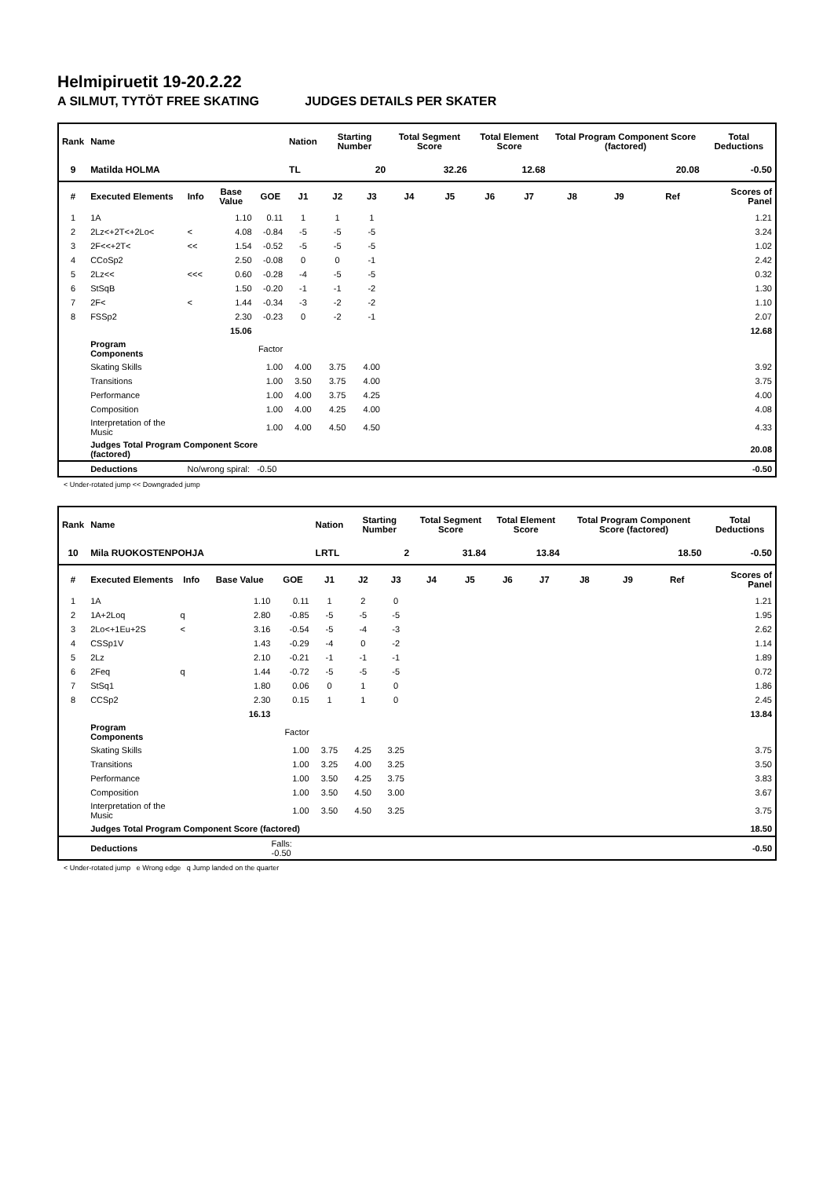Helmipiruetit 19-20.2.22
A SILMUT, TYTÖT FREE SKATING JUDGES DETAILS PER SKATER
| Rank | Name | | | | Nation | Starting Number | | Total Segment Score | | Total Element Score | | Total Program Component Score (factored) | | | Total Deductions |
| --- | --- | --- | --- | --- | --- | --- | --- | --- | --- | --- | --- | --- | --- | --- | --- |
| 9 | Matilda HOLMA | | | | TL | 20 | | 32.26 | | 12.68 | | 20.08 | | | -0.50 |
| # | Executed Elements | Info | Base Value | GOE | J1 | J2 | J3 | J4 | J5 | J6 | J7 | J8 | J9 | Ref | Scores of Panel |
| 1 | 1A | | 1.10 | 0.11 | 1 | 1 | 1 | | | | | | | | 1.21 |
| 2 | 2Lz<+2T<+2Lo< | < | 4.08 | -0.84 | -5 | -5 | -5 | | | | | | | | 3.24 |
| 3 | 2F<<+2T< | << | 1.54 | -0.52 | -5 | -5 | -5 | | | | | | | | 1.02 |
| 4 | CCoSp2 | | 2.50 | -0.08 | 0 | 0 | -1 | | | | | | | | 2.42 |
| 5 | 2Lz<< | <<< | 0.60 | -0.28 | -4 | -5 | -5 | | | | | | | | 0.32 |
| 6 | StSqB | | 1.50 | -0.20 | -1 | -1 | -2 | | | | | | | | 1.30 |
| 7 | 2F< | < | 1.44 | -0.34 | -3 | -2 | -2 | | | | | | | | 1.10 |
| 8 | FSSp2 | | 2.30 | -0.23 | 0 | -2 | -1 | | | | | | | | 2.07 |
| | | | 15.06 | | | | | | | | | | | | 12.68 |
| | Program Components | | | Factor | | | | | | | | | | | |
| | Skating Skills | | | 1.00 | 4.00 | 3.75 | 4.00 | | | | | | | | 3.92 |
| | Transitions | | | 1.00 | 3.50 | 3.75 | 4.00 | | | | | | | | 3.75 |
| | Performance | | | 1.00 | 4.00 | 3.75 | 4.25 | | | | | | | | 4.00 |
| | Composition | | | 1.00 | 4.00 | 4.25 | 4.00 | | | | | | | | 4.08 |
| | Interpretation of the Music | | | 1.00 | 4.00 | 4.50 | 4.50 | | | | | | | | 4.33 |
| | Judges Total Program Component Score (factored) | | | | | | | | | | | | | | 20.08 |
| | Deductions | No/wrong spiral: -0.50 | | | | | | | | | | | | | -0.50 |
< Under-rotated jump << Downgraded jump
| Rank | Name | | | | Nation | Starting Number | | Total Segment Score | | Total Element Score | | Total Program Component Score (factored) | | | Total Deductions |
| --- | --- | --- | --- | --- | --- | --- | --- | --- | --- | --- | --- | --- | --- | --- | --- |
| 10 | Mila RUOKOSTENPOHJA | | | | LRTL | 2 | | 31.84 | | 13.84 | | 18.50 | | | -0.50 |
| # | Executed Elements | Info | Base Value | GOE | J1 | J2 | J3 | J4 | J5 | J6 | J7 | J8 | J9 | Ref | Scores of Panel |
| 1 | 1A | | 1.10 | 0.11 | 1 | 2 | 0 | | | | | | | | 1.21 |
| 2 | 1A+2Loq | q | 2.80 | -0.85 | -5 | -5 | -5 | | | | | | | | 1.95 |
| 3 | 2Lo<+1Eu+2S | < | 3.16 | -0.54 | -5 | -4 | -3 | | | | | | | | 2.62 |
| 4 | CSSp1V | | 1.43 | -0.29 | -4 | 0 | -2 | | | | | | | | 1.14 |
| 5 | 2Lz | | 2.10 | -0.21 | -1 | -1 | -1 | | | | | | | | 1.89 |
| 6 | 2Feq | q | 1.44 | -0.72 | -5 | -5 | -5 | | | | | | | | 0.72 |
| 7 | StSq1 | | 1.80 | 0.06 | 0 | 1 | 0 | | | | | | | | 1.86 |
| 8 | CCSp2 | | 2.30 | 0.15 | 1 | 1 | 0 | | | | | | | | 2.45 |
| | | | 16.13 | | | | | | | | | | | | 13.84 |
| | Program Components | | | Factor | | | | | | | | | | | |
| | Skating Skills | | | 1.00 | 3.75 | 4.25 | 3.25 | | | | | | | | 3.75 |
| | Transitions | | | 1.00 | 3.25 | 4.00 | 3.25 | | | | | | | | 3.50 |
| | Performance | | | 1.00 | 3.50 | 4.25 | 3.75 | | | | | | | | 3.83 |
| | Composition | | | 1.00 | 3.50 | 4.50 | 3.00 | | | | | | | | 3.67 |
| | Interpretation of the Music | | | 1.00 | 3.50 | 4.50 | 3.25 | | | | | | | | 3.75 |
| | Judges Total Program Component Score (factored) | | | | | | | | | | | | | | 18.50 |
| | Deductions | Falls: -0.50 | | | | | | | | | | | | | -0.50 |
< Under-rotated jump e Wrong edge q Jump landed on the quarter